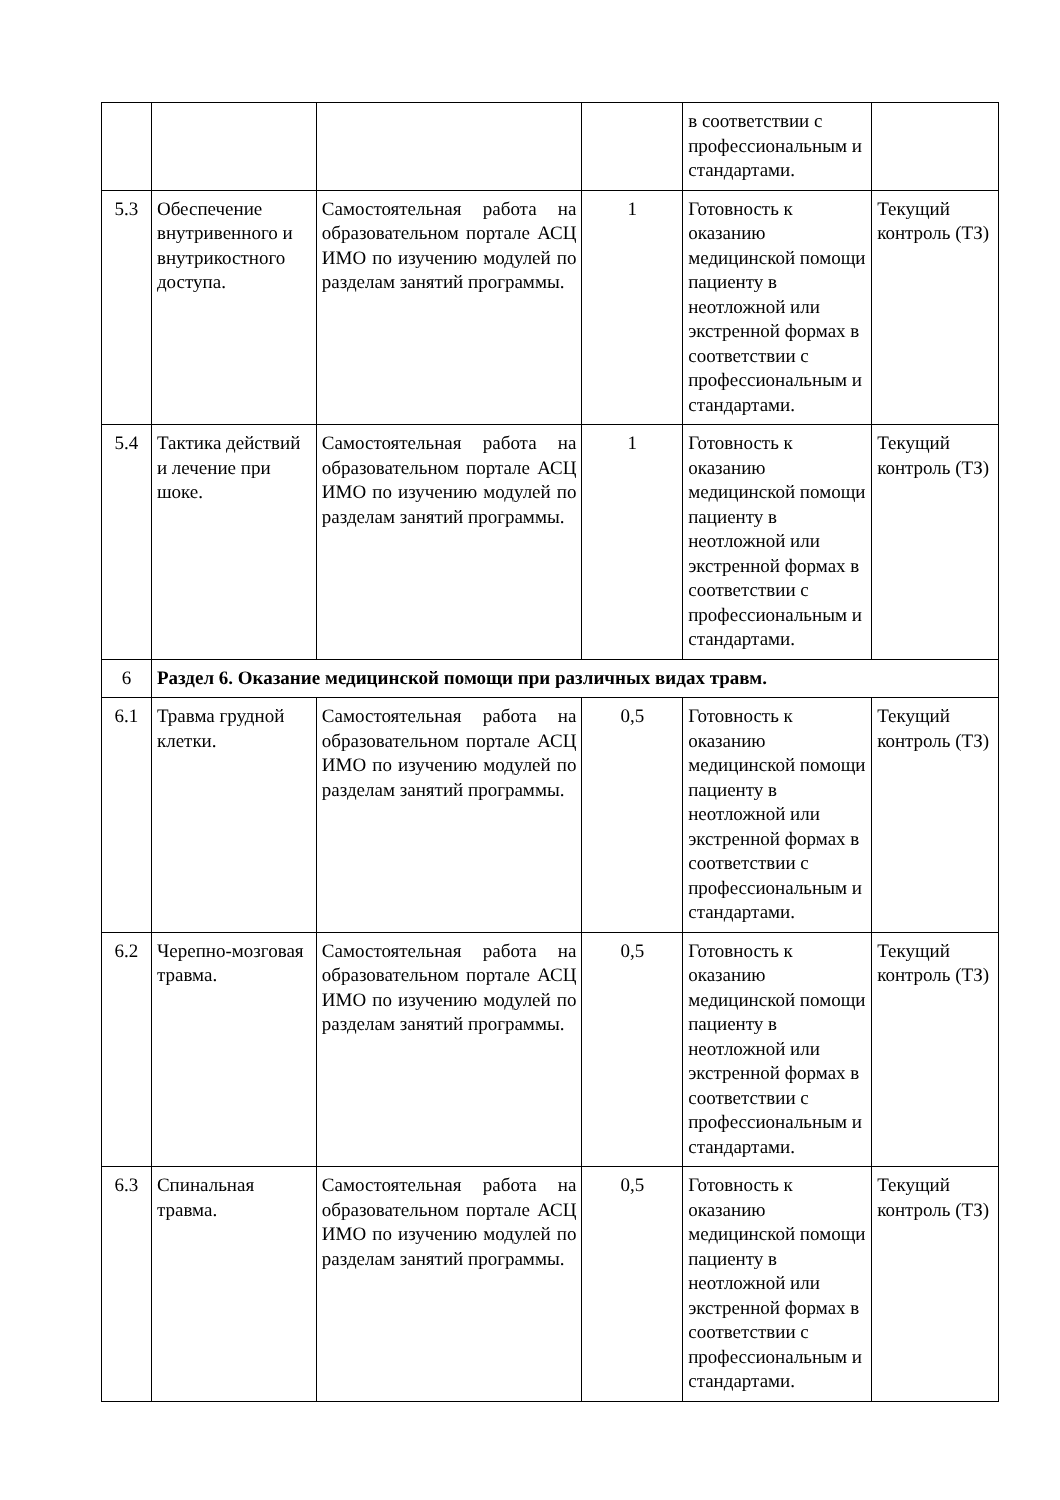| | | | | в соответствии с профессиональным и стандартами. | |
| 5.3 | Обеспечение внутривенного и внутрикостного доступа. | Самостоятельная работа на образовательном портале АСЦ ИМО по изучению модулей по разделам занятий программы. | 1 | Готовность к оказанию медицинской помощи пациенту в неотложной или экстренной формах в соответствии с профессиональным и стандартами. | Текущий контроль (ТЗ) |
| 5.4 | Тактика действий и лечение при шоке. | Самостоятельная работа на образовательном портале АСЦ ИМО по изучению модулей по разделам занятий программы. | 1 | Готовность к оказанию медицинской помощи пациенту в неотложной или экстренной формах в соответствии с профессиональным и стандартами. | Текущий контроль (ТЗ) |
| 6 | Раздел 6. Оказание медицинской помощи при различных видах травм. | | | | |
| 6.1 | Травма грудной клетки. | Самостоятельная работа на образовательном портале АСЦ ИМО по изучению модулей по разделам занятий программы. | 0,5 | Готовность к оказанию медицинской помощи пациенту в неотложной или экстренной формах в соответствии с профессиональным и стандартами. | Текущий контроль (ТЗ) |
| 6.2 | Черепно-мозговая травма. | Самостоятельная работа на образовательном портале АСЦ ИМО по изучению модулей по разделам занятий программы. | 0,5 | Готовность к оказанию медицинской помощи пациенту в неотложной или экстренной формах в соответствии с профессиональным и стандартами. | Текущий контроль (ТЗ) |
| 6.3 | Спинальная травма. | Самостоятельная работа на образовательном портале АСЦ ИМО по изучению модулей по разделам занятий программы. | 0,5 | Готовность к оказанию медицинской помощи пациенту в неотложной или экстренной формах в соответствии с профессиональным и стандартами. | Текущий контроль (ТЗ) |